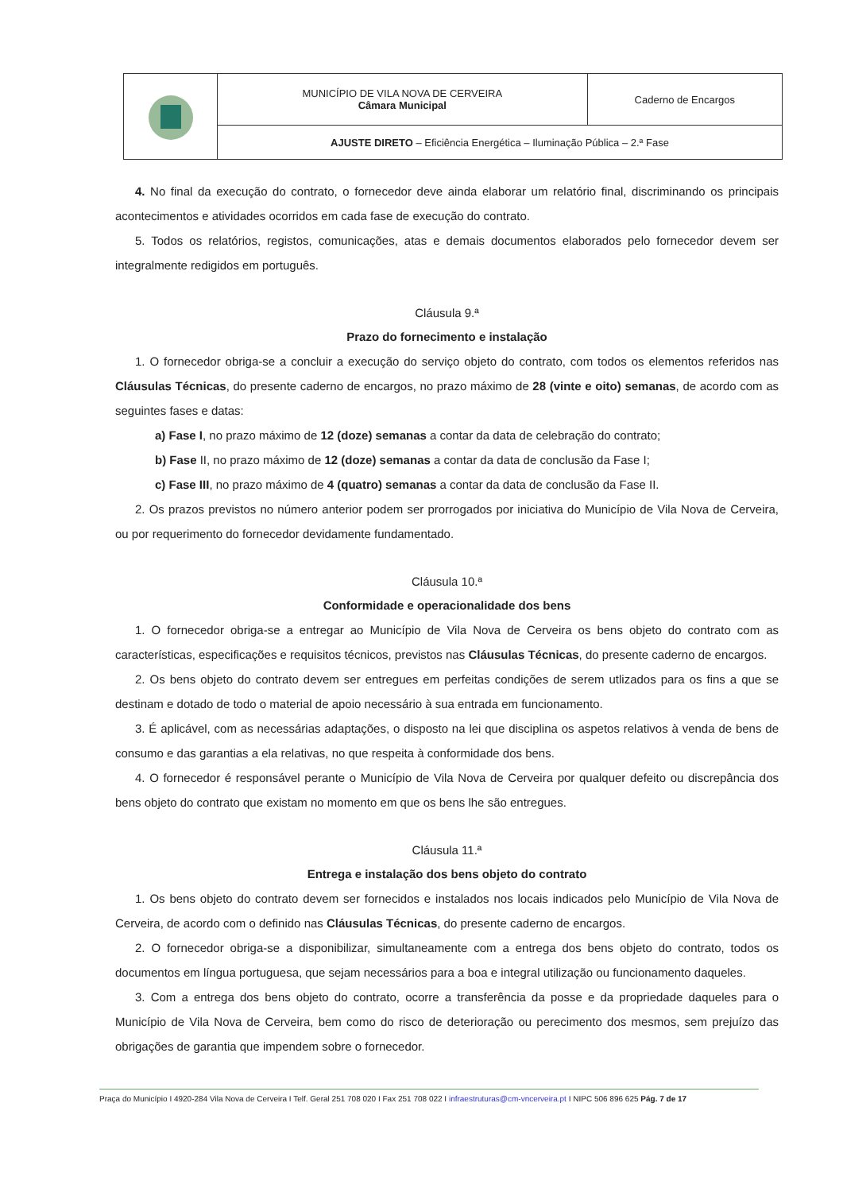| | MUNICÍPIO DE VILA NOVA DE CERVEIRA Câmara Municipal | Caderno de Encargos |
| | AJUSTE DIRETO – Eficiência Energética – Iluminação Pública – 2.ª Fase | |
4. No final da execução do contrato, o fornecedor deve ainda elaborar um relatório final, discriminando os principais acontecimentos e atividades ocorridos em cada fase de execução do contrato.
5. Todos os relatórios, registos, comunicações, atas e demais documentos elaborados pelo fornecedor devem ser integralmente redigidos em português.
Cláusula 9.ª
Prazo do fornecimento e instalação
1. O fornecedor obriga-se a concluir a execução do serviço objeto do contrato, com todos os elementos referidos nas Cláusulas Técnicas, do presente caderno de encargos, no prazo máximo de 28 (vinte e oito) semanas, de acordo com as seguintes fases e datas:
a) Fase I, no prazo máximo de 12 (doze) semanas a contar da data de celebração do contrato;
b) Fase II, no prazo máximo de 12 (doze) semanas a contar da data de conclusão da Fase I;
c) Fase III, no prazo máximo de 4 (quatro) semanas a contar da data de conclusão da Fase II.
2. Os prazos previstos no número anterior podem ser prorrogados por iniciativa do Município de Vila Nova de Cerveira, ou por requerimento do fornecedor devidamente fundamentado.
Cláusula 10.ª
Conformidade e operacionalidade dos bens
1. O fornecedor obriga-se a entregar ao Município de Vila Nova de Cerveira os bens objeto do contrato com as características, especificações e requisitos técnicos, previstos nas Cláusulas Técnicas, do presente caderno de encargos.
2. Os bens objeto do contrato devem ser entregues em perfeitas condições de serem utlizados para os fins a que se destinam e dotado de todo o material de apoio necessário à sua entrada em funcionamento.
3. É aplicável, com as necessárias adaptações, o disposto na lei que disciplina os aspetos relativos à venda de bens de consumo e das garantias a ela relativas, no que respeita à conformidade dos bens.
4. O fornecedor é responsável perante o Município de Vila Nova de Cerveira por qualquer defeito ou discrepância dos bens objeto do contrato que existam no momento em que os bens lhe são entregues.
Cláusula 11.ª
Entrega e instalação dos bens objeto do contrato
1. Os bens objeto do contrato devem ser fornecidos e instalados nos locais indicados pelo Município de Vila Nova de Cerveira, de acordo com o definido nas Cláusulas Técnicas, do presente caderno de encargos.
2. O fornecedor obriga-se a disponibilizar, simultaneamente com a entrega dos bens objeto do contrato, todos os documentos em língua portuguesa, que sejam necessários para a boa e integral utilização ou funcionamento daqueles.
3. Com a entrega dos bens objeto do contrato, ocorre a transferência da posse e da propriedade daqueles para o Município de Vila Nova de Cerveira, bem como do risco de deterioração ou perecimento dos mesmos, sem prejuízo das obrigações de garantia que impendem sobre o fornecedor.
Praça do Município I 4920-284 Vila Nova de Cerveira I Telf. Geral 251 708 020 I Fax 251 708 022 I infraestruturas@cm-vncerveira.pt I NIPC 506 896 625 Pág. 7 de 17